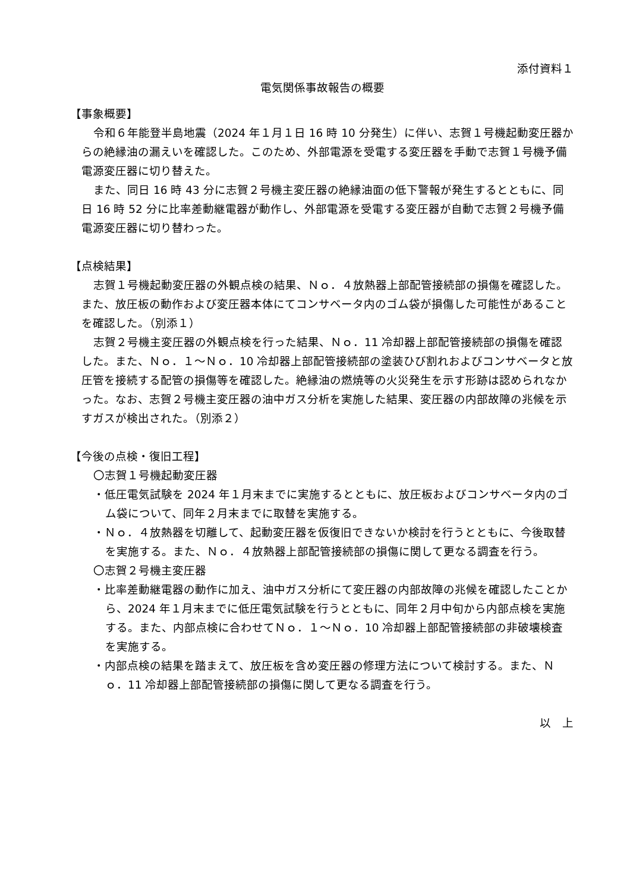添付資料１
電気関係事故報告の概要
【事象概要】
令和６年能登半島地震（2024 年１月１日 16 時 10 分発生）に伴い、志賀１号機起動変圧器からの絶縁油の漏えいを確認した。このため、外部電源を受電する変圧器を手動で志賀１号機予備電源変圧器に切り替えた。
また、同日 16 時 43 分に志賀２号機主変圧器の絶縁油面の低下警報が発生するとともに、同日 16 時 52 分に比率差動継電器が動作し、外部電源を受電する変圧器が自動で志賀２号機予備電源変圧器に切り替わった。
【点検結果】
志賀１号機起動変圧器の外観点検の結果、Ｎｏ．４放熱器上部配管接続部の損傷を確認した。また、放圧板の動作および変圧器本体にてコンサベータ内のゴム袋が損傷した可能性があることを確認した。（別添１）
志賀２号機主変圧器の外観点検を行った結果、Ｎｏ．11 冷却器上部配管接続部の損傷を確認した。また、Ｎｏ．１～Ｎｏ．10 冷却器上部配管接続部の塗装ひび割れおよびコンサベータと放圧管を接続する配管の損傷等を確認した。絶縁油の燃焼等の火災発生を示す形跡は認められなかった。なお、志賀２号機主変圧器の油中ガス分析を実施した結果、変圧器の内部故障の兆候を示すガスが検出された。（別添２）
【今後の点検・復旧工程】
〇志賀１号機起動変圧器
・低圧電気試験を 2024 年１月末までに実施するとともに、放圧板およびコンサベータ内のゴム袋について、同年２月末までに取替を実施する。
・Ｎｏ．４放熱器を切離して、起動変圧器を仮復旧できないか検討を行うとともに、今後取替を実施する。また、Ｎｏ．４放熱器上部配管接続部の損傷に関して更なる調査を行う。
〇志賀２号機主変圧器
・比率差動継電器の動作に加え、油中ガス分析にて変圧器の内部故障の兆候を確認したことから、2024 年１月末までに低圧電気試験を行うとともに、同年２月中旬から内部点検を実施する。また、内部点検に合わせてＮｏ．１～Ｎｏ．10 冷却器上部配管接続部の非破壊検査を実施する。
・内部点検の結果を踏まえて、放圧板を含め変圧器の修理方法について検討する。また、Ｎｏ．11 冷却器上部配管接続部の損傷に関して更なる調査を行う。
以　上